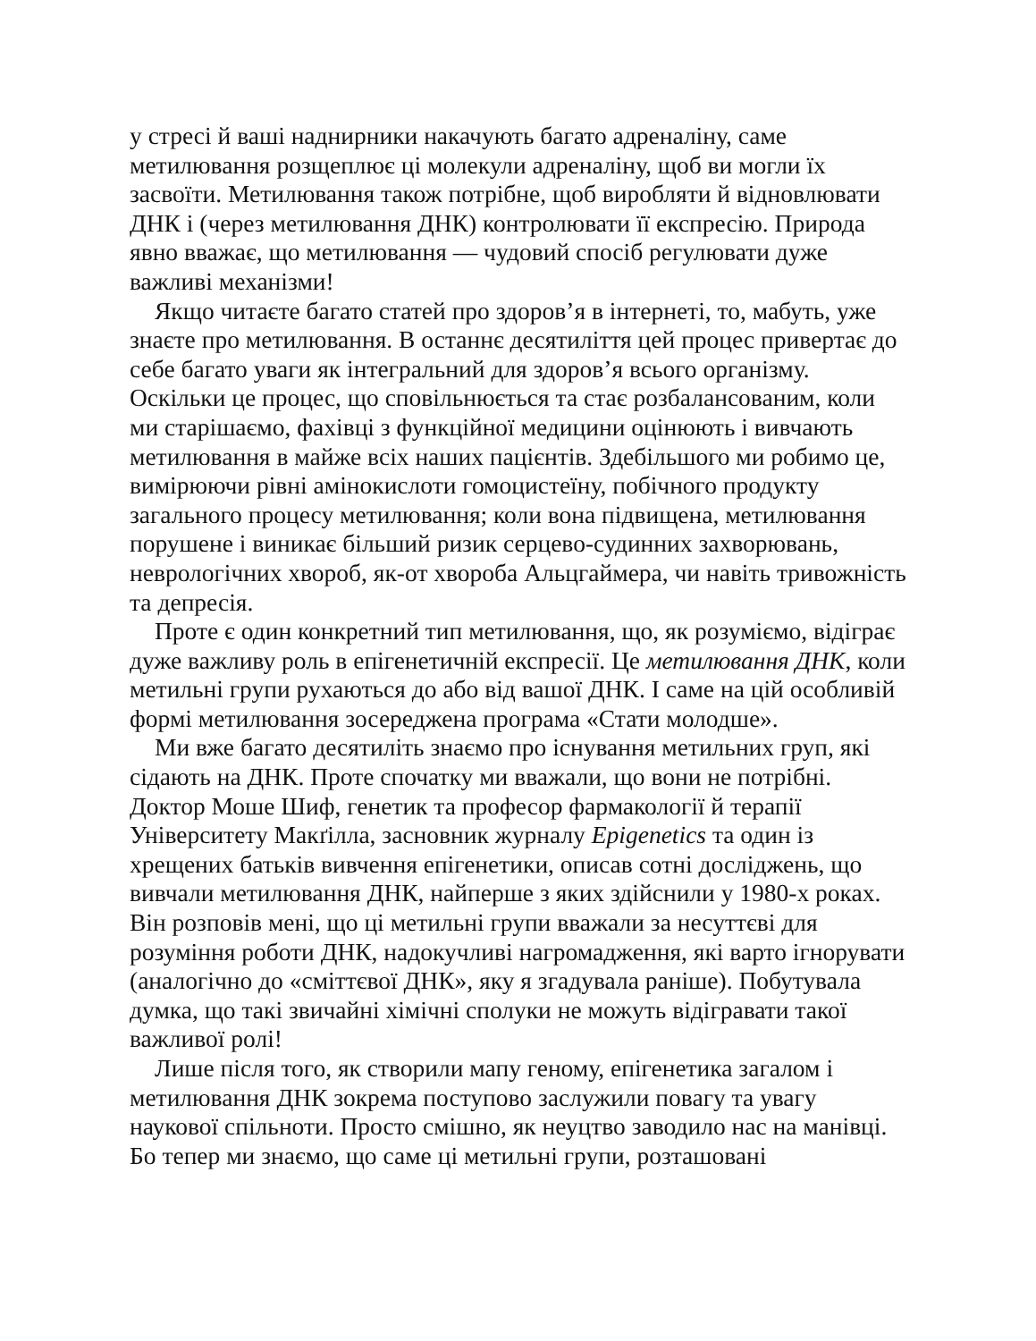у стресі й ваші наднирники накачують багато адреналіну, саме метилювання розщеплює ці молекули адреналіну, щоб ви могли їх засвоїти. Метилювання також потрібне, щоб виробляти й відновлювати ДНК і (через метилювання ДНК) контролювати її експресію. Природа явно вважає, що метилювання — чудовий спосіб регулювати дуже важливі механізми!
Якщо читаєте багато статей про здоров’я в інтернеті, то, мабуть, уже знаєте про метилювання. В останнє десятиліття цей процес привертає до себе багато уваги як інтегральний для здоров’я всього організму. Оскільки це процес, що сповільнюється та стає розбалансованим, коли ми старішаємо, фахівці з функційної медицини оцінюють і вивчають метилювання в майже всіх наших пацієнтів. Здебільшого ми робимо це, вимірюючи рівні амінокислоти гомоцистеїну, побічного продукту загального процесу метилювання; коли вона підвищена, метилювання порушене і виникає більший ризик серцево-судинних захворювань, неврологічних хвороб, як-от хвороба Альцгаймера, чи навіть тривожність та депресія.
Проте є один конкретний тип метилювання, що, як розуміємо, відіграє дуже важливу роль в епігенетичній експресії. Це метилювання ДНК, коли метильні групи рухаються до або від вашої ДНК. І саме на цій особливій формі метилювання зосереджена програма «Стати молодше».
Ми вже багато десятиліть знаємо про існування метильних груп, які сідають на ДНК. Проте спочатку ми вважали, що вони не потрібні. Доктор Моше Шиф, генетик та професор фармакології й терапії Університету Макґілла, засновник журналу Epigenetics та один із хрещених батьків вивчення епігенетики, описав сотні досліджень, що вивчали метилювання ДНК, найперше з яких здійснили у 1980-х роках. Він розповів мені, що ці метильні групи вважали за несуттєві для розуміння роботи ДНК, надокучливі нагромадження, які варто ігнорувати (аналогічно до «сміттєвої ДНК», яку я згадувала раніше). Побутувала думка, що такі звичайні хімічні сполуки не можуть відігравати такої важливої ролі!
Лише після того, як створили мапу геному, епігенетика загалом і метилювання ДНК зокрема поступово заслужили повагу та увагу наукової спільноти. Просто смішно, як неуцтво заводило нас на манівці. Бо тепер ми знаємо, що саме ці метильні групи, розташовані